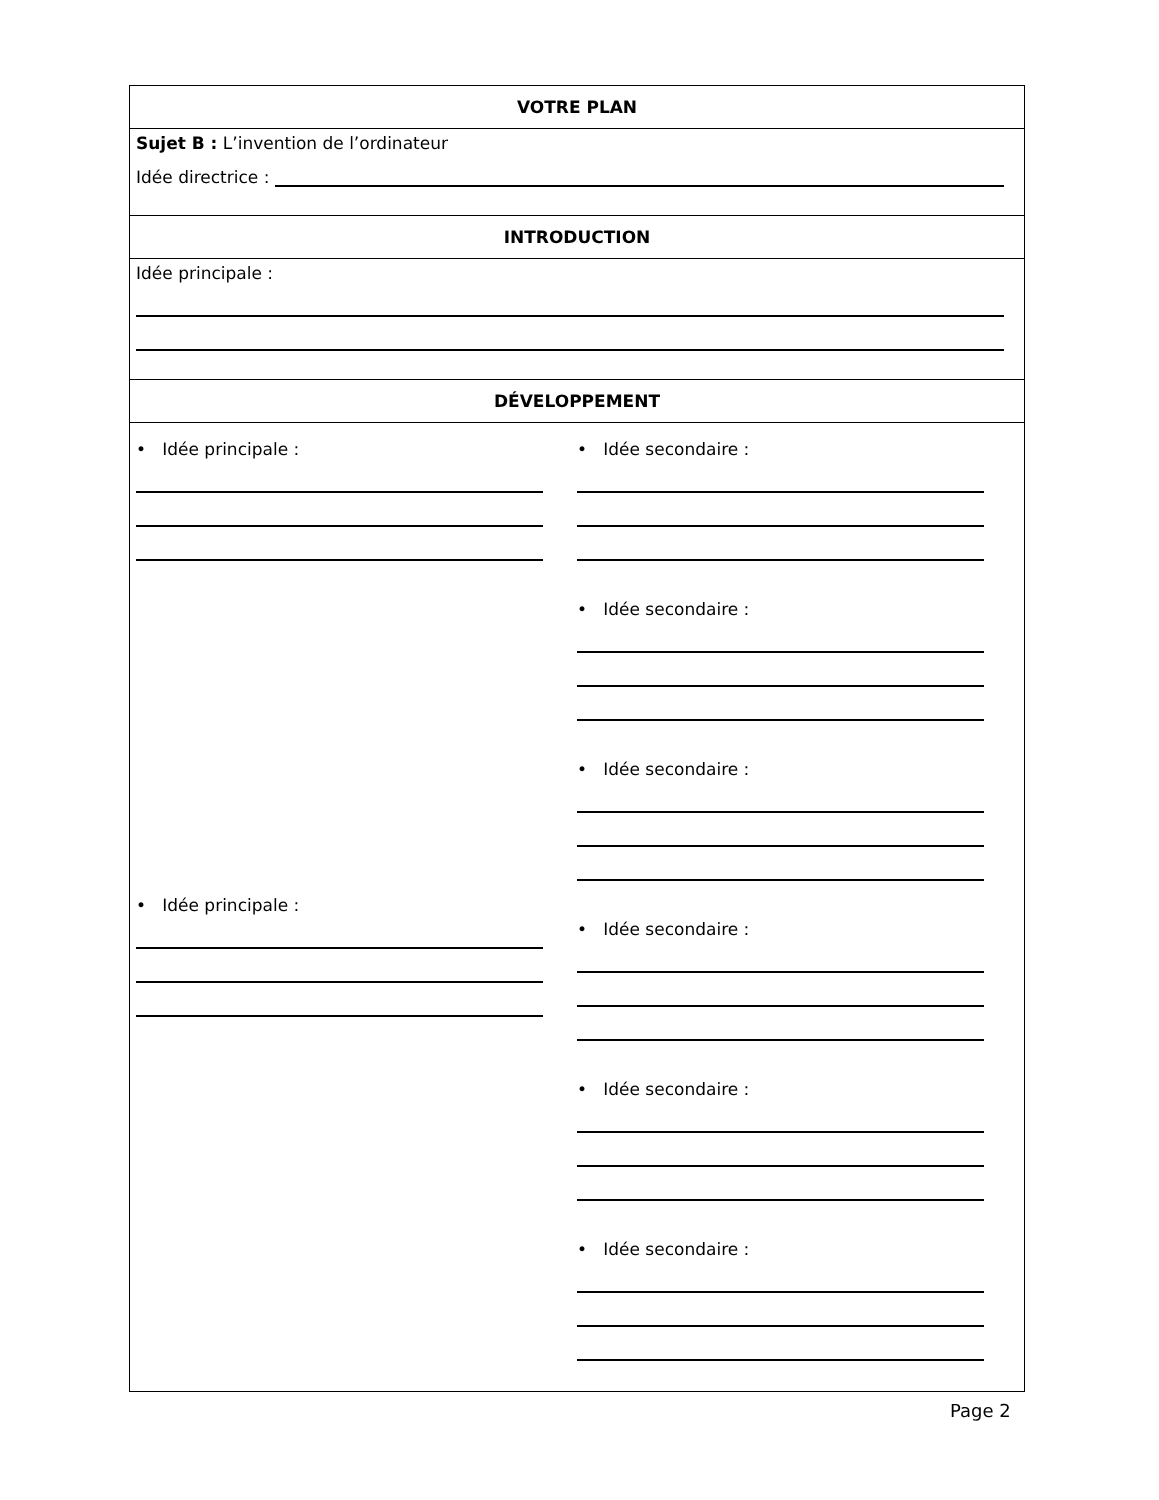| VOTRE PLAN |
| --- |
| Sujet B : L’invention de l’ordinateur Idée directrice : |
| INTRODUCTION |
| Idée principale : |
| DÉVELOPPEMENT |
| • Idée principale : • Idée principale : • Idée secondaire : • Idée secondaire : • Idée secondaire : • Idée secondaire : • Idée secondaire : • Idée secondaire : |
Page 2